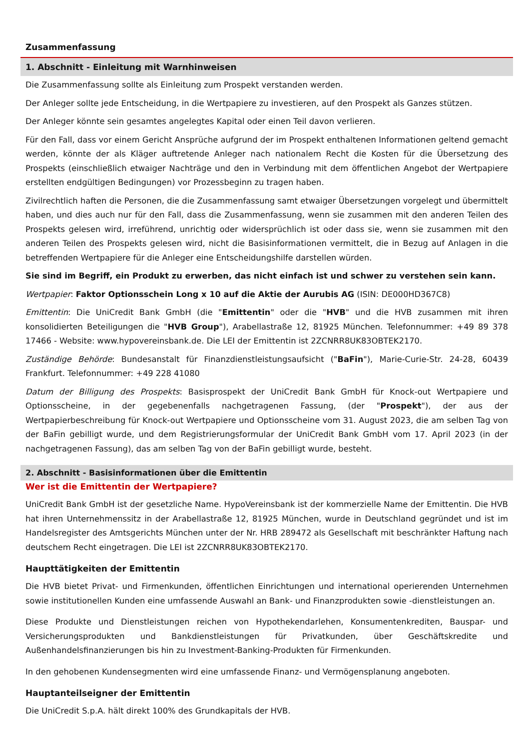Zusammenfassung
1. Abschnitt - Einleitung mit Warnhinweisen
Die Zusammenfassung sollte als Einleitung zum Prospekt verstanden werden.
Der Anleger sollte jede Entscheidung, in die Wertpapiere zu investieren, auf den Prospekt als Ganzes stützen.
Der Anleger könnte sein gesamtes angelegtes Kapital oder einen Teil davon verlieren.
Für den Fall, dass vor einem Gericht Ansprüche aufgrund der im Prospekt enthaltenen Informationen geltend gemacht werden, könnte der als Kläger auftretende Anleger nach nationalem Recht die Kosten für die Übersetzung des Prospekts (einschließlich etwaiger Nachträge und den in Verbindung mit dem öffentlichen Angebot der Wertpapiere erstellten endgültigen Bedingungen) vor Prozessbeginn zu tragen haben.
Zivilrechtlich haften die Personen, die die Zusammenfassung samt etwaiger Übersetzungen vorgelegt und übermittelt haben, und dies auch nur für den Fall, dass die Zusammenfassung, wenn sie zusammen mit den anderen Teilen des Prospekts gelesen wird, irreführend, unrichtig oder widersprüchlich ist oder dass sie, wenn sie zusammen mit den anderen Teilen des Prospekts gelesen wird, nicht die Basisinformationen vermittelt, die in Bezug auf Anlagen in die betreffenden Wertpapiere für die Anleger eine Entscheidungshilfe darstellen würden.
Sie sind im Begriff, ein Produkt zu erwerben, das nicht einfach ist und schwer zu verstehen sein kann.
Wertpapier: Faktor Optionsschein Long x 10 auf die Aktie der Aurubis AG (ISIN: DE000HD367C8)
Emittentin: Die UniCredit Bank GmbH (die "Emittentin" oder die "HVB" und die HVB zusammen mit ihren konsolidierten Beteiligungen die "HVB Group"), Arabellastraße 12, 81925 München. Telefonnummer: +49 89 378 17466 - Website: www.hypovereinsbank.de. Die LEI der Emittentin ist 2ZCNRR8UK83OBTEK2170.
Zuständige Behörde: Bundesanstalt für Finanzdienstleistungsaufsicht ("BaFin"), Marie-Curie-Str. 24-28, 60439 Frankfurt. Telefonnummer: +49 228 41080
Datum der Billigung des Prospekts: Basisprospekt der UniCredit Bank GmbH für Knock-out Wertpapiere und Optionsscheine, in der gegebenenfalls nachgetragenen Fassung, (der "Prospekt"), der aus der Wertpapierbeschreibung für Knock-out Wertpapiere und Optionsscheine vom 31. August 2023, die am selben Tag von der BaFin gebilligt wurde, und dem Registrierungsformular der UniCredit Bank GmbH vom 17. April 2023 (in der nachgetragenen Fassung), das am selben Tag von der BaFin gebilligt wurde, besteht.
2. Abschnitt - Basisinformationen über die Emittentin
Wer ist die Emittentin der Wertpapiere?
UniCredit Bank GmbH ist der gesetzliche Name. HypoVereinsbank ist der kommerzielle Name der Emittentin. Die HVB hat ihren Unternehmenssitz in der Arabellastraße 12, 81925 München, wurde in Deutschland gegründet und ist im Handelsregister des Amtsgerichts München unter der Nr. HRB 289472 als Gesellschaft mit beschränkter Haftung nach deutschem Recht eingetragen. Die LEI ist 2ZCNRR8UK83OBTEK2170.
Haupttätigkeiten der Emittentin
Die HVB bietet Privat- und Firmenkunden, öffentlichen Einrichtungen und international operierenden Unternehmen sowie institutionellen Kunden eine umfassende Auswahl an Bank- und Finanzprodukten sowie -dienstleistungen an.
Diese Produkte und Dienstleistungen reichen von Hypothekendarlehen, Konsumentenkrediten, Bauspar- und Versicherungsprodukten und Bankdienstleistungen für Privatkunden, über Geschäftskredite und Außenhandelsfinanzierungen bis hin zu Investment-Banking-Produkten für Firmenkunden.
In den gehobenen Kundensegmenten wird eine umfassende Finanz- und Vermögensplanung angeboten.
Hauptanteilseigner der Emittentin
Die UniCredit S.p.A. hält direkt 100% des Grundkapitals der HVB.